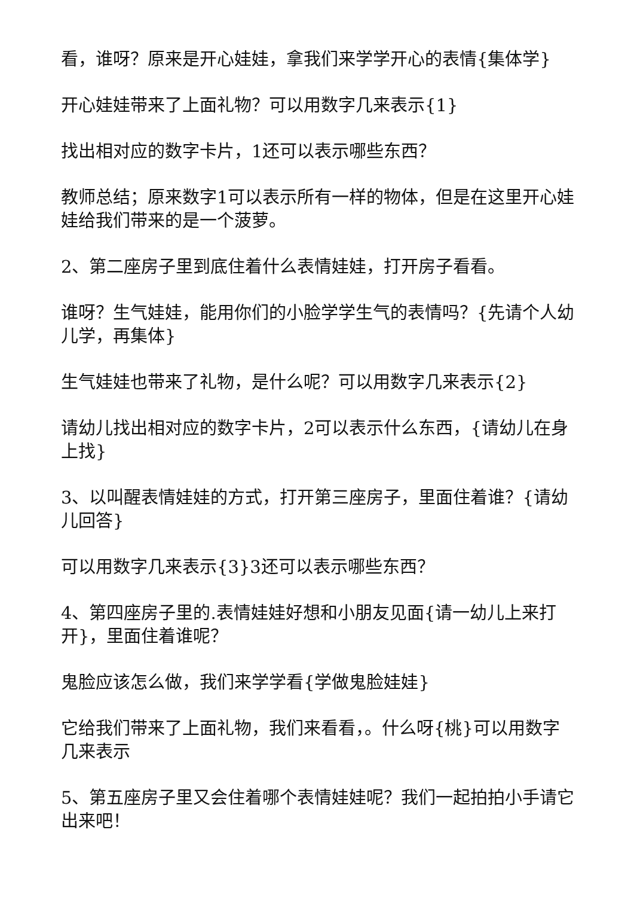看，谁呀？原来是开心娃娃，拿我们来学学开心的表情{集体学}
开心娃娃带来了上面礼物？可以用数字几来表示{1}
找出相对应的数字卡片，1还可以表示哪些东西？
教师总结；原来数字1可以表示所有一样的物体，但是在这里开心娃娃给我们带来的是一个菠萝。
2、第二座房子里到底住着什么表情娃娃，打开房子看看。
谁呀？生气娃娃，能用你们的小脸学学生气的表情吗？{先请个人幼儿学，再集体}
生气娃娃也带来了礼物，是什么呢？可以用数字几来表示{2}
请幼儿找出相对应的数字卡片，2可以表示什么东西，{请幼儿在身上找}
3、以叫醒表情娃娃的方式，打开第三座房子，里面住着谁？{请幼儿回答}
可以用数字几来表示{3}3还可以表示哪些东西？
4、第四座房子里的.表情娃娃好想和小朋友见面{请一幼儿上来打开}，里面住着谁呢？
鬼脸应该怎么做，我们来学学看{学做鬼脸娃娃}
它给我们带来了上面礼物，我们来看看，。什么呀{桃}可以用数字几来表示
5、第五座房子里又会住着哪个表情娃娃呢？我们一起拍拍小手请它出来吧！